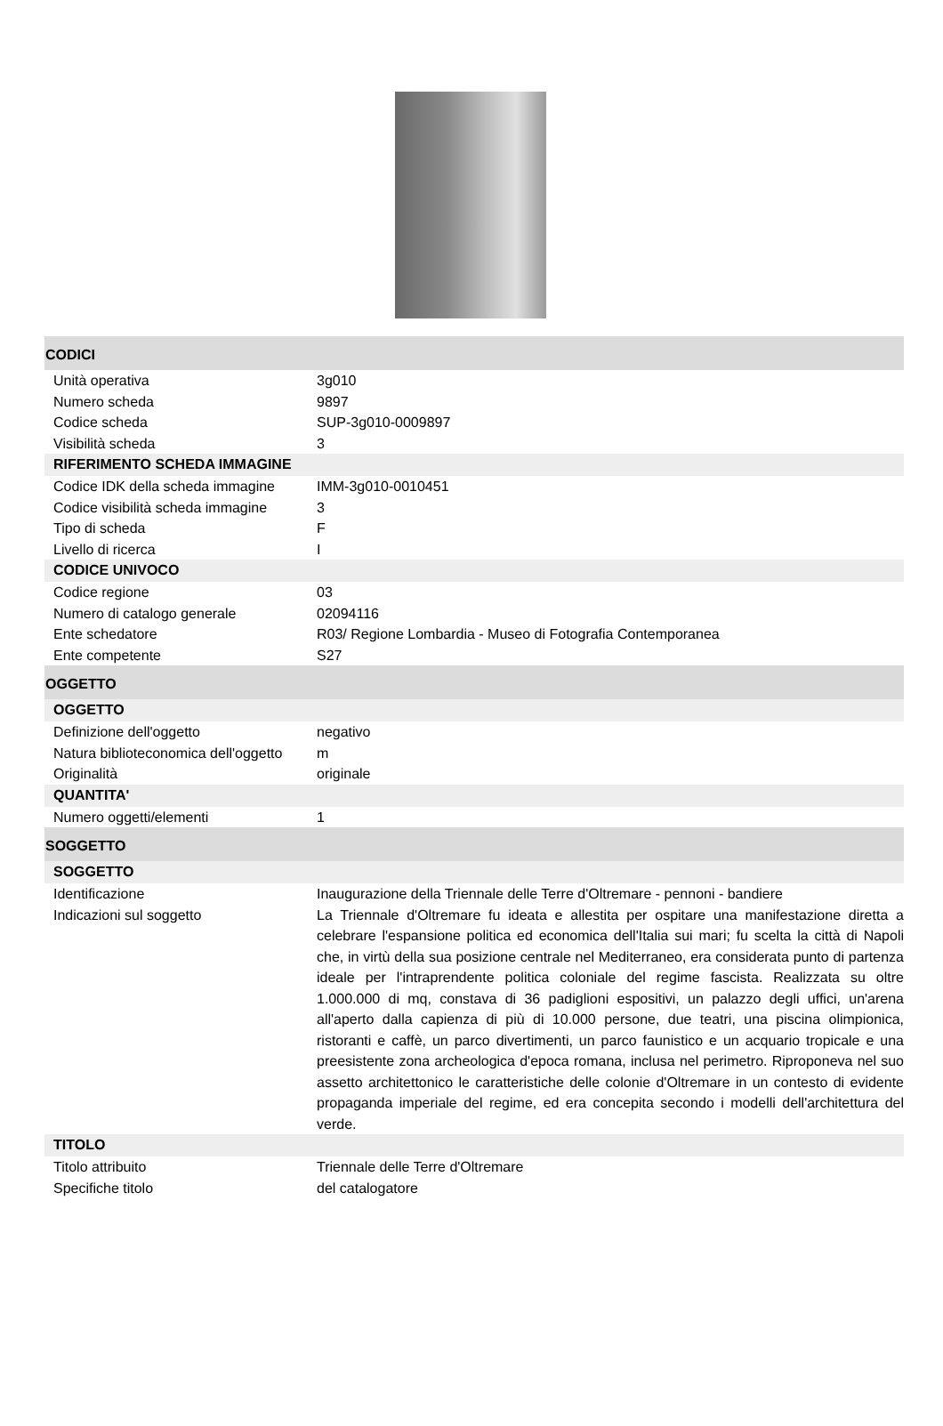CODICI
| Unità operativa | 3g010 |
| Numero scheda | 9897 |
| Codice scheda | SUP-3g010-0009897 |
| Visibilità scheda | 3 |
RIFERIMENTO SCHEDA IMMAGINE
| Codice IDK della scheda immagine | IMM-3g010-0010451 |
| Codice visibilità scheda immagine | 3 |
| Tipo di scheda | F |
| Livello di ricerca | I |
CODICE UNIVOCO
| Codice regione | 03 |
| Numero di catalogo generale | 02094116 |
| Ente schedatore | R03/ Regione Lombardia - Museo di Fotografia Contemporanea |
| Ente competente | S27 |
OGGETTO
OGGETTO
| Definizione dell'oggetto | negativo |
| Natura biblioteconomica dell'oggetto | m |
| Originalità | originale |
QUANTITA'
| Numero oggetti/elementi | 1 |
SOGGETTO
SOGGETTO
| Identificazione | Inaugurazione della Triennale delle Terre d'Oltremare - pennoni - bandiere |
| Indicazioni sul soggetto | La Triennale d'Oltremare fu ideata e allestita per ospitare una manifestazione diretta a celebrare l'espansione politica ed economica dell'Italia sui mari; fu scelta la città di Napoli che, in virtù della sua posizione centrale nel Mediterraneo, era considerata punto di partenza ideale per l'intraprendente politica coloniale del regime fascista. Realizzata su oltre 1.000.000 di mq, constava di 36 padiglioni espositivi, un palazzo degli uffici, un'arena all'aperto dalla capienza di più di 10.000 persone, due teatri, una piscina olimpionica, ristoranti e caffè, un parco divertimenti, un parco faunistico e un acquario tropicale e una preesistente zona archeologica d'epoca romana, inclusa nel perimetro. Riproponeva nel suo assetto architettonico le caratteristiche delle colonie d'Oltremare in un contesto di evidente propaganda imperiale del regime, ed era concepita secondo i modelli dell'architettura del verde. |
TITOLO
| Titolo attribuito | Triennale delle Terre d'Oltremare |
| Specifiche titolo | del catalogatore |